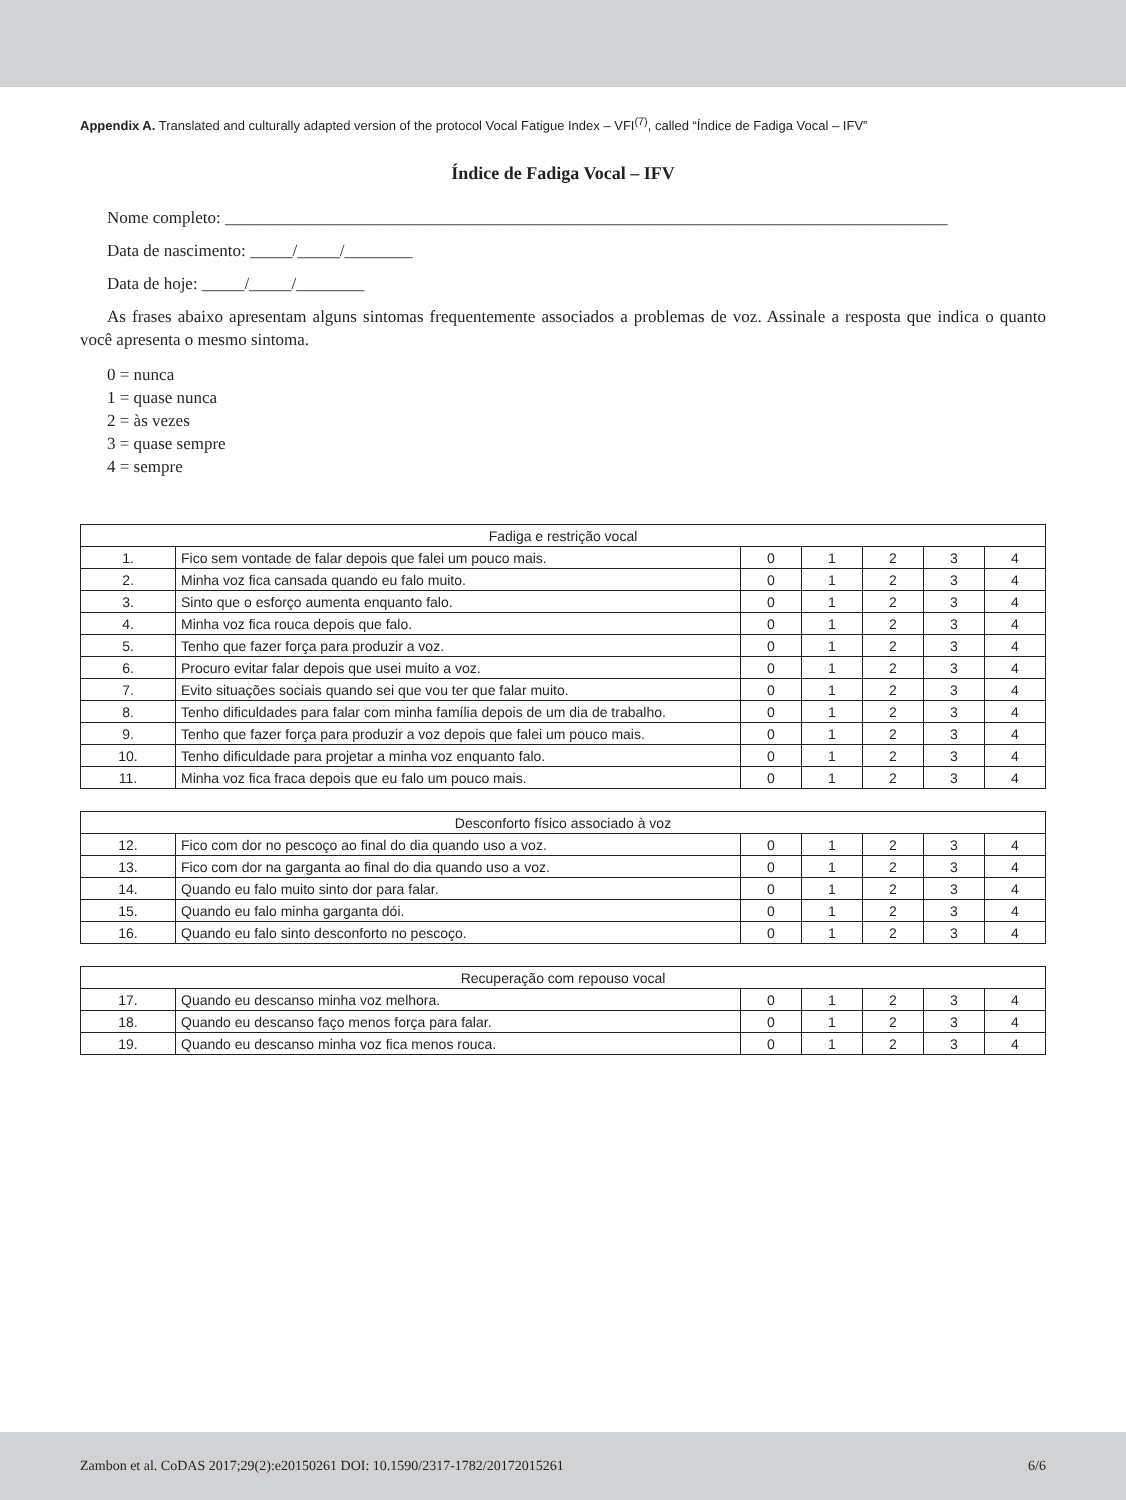Appendix A. Translated and culturally adapted version of the protocol Vocal Fatigue Index – VFI<sup>(7)</sup>, called “Índice de Fadiga Vocal – IFV”
Índice de Fadiga Vocal – IFV
Nome completo: _____________________________________________________________________________________
Data de nascimento: _____/_____/________
Data de hoje: _____/_____/________
As frases abaixo apresentam alguns sintomas frequentemente associados a problemas de voz. Assinale a resposta que indica o quanto você apresenta o mesmo sintoma.
0 = nunca
1 = quase nunca
2 = às vezes
3 = quase sempre
4 = sempre
| Fadiga e restrição vocal | | | | | | |
| --- | --- | --- | --- | --- | --- | --- |
| 1. | Fico sem vontade de falar depois que falei um pouco mais. | 0 | 1 | 2 | 3 | 4 |
| 2. | Minha voz fica cansada quando eu falo muito. | 0 | 1 | 2 | 3 | 4 |
| 3. | Sinto que o esforço aumenta enquanto falo. | 0 | 1 | 2 | 3 | 4 |
| 4. | Minha voz fica rouca depois que falo. | 0 | 1 | 2 | 3 | 4 |
| 5. | Tenho que fazer força para produzir a voz. | 0 | 1 | 2 | 3 | 4 |
| 6. | Procuro evitar falar depois que usei muito a voz. | 0 | 1 | 2 | 3 | 4 |
| 7. | Evito situações sociais quando sei que vou ter que falar muito. | 0 | 1 | 2 | 3 | 4 |
| 8. | Tenho dificuldades para falar com minha família depois de um dia de trabalho. | 0 | 1 | 2 | 3 | 4 |
| 9. | Tenho que fazer força para produzir a voz depois que falei um pouco mais. | 0 | 1 | 2 | 3 | 4 |
| 10. | Tenho dificuldade para projetar a minha voz enquanto falo. | 0 | 1 | 2 | 3 | 4 |
| 11. | Minha voz fica fraca depois que eu falo um pouco mais. | 0 | 1 | 2 | 3 | 4 |
| Desconforto físico associado à voz | | | | | | |
| --- | --- | --- | --- | --- | --- | --- |
| 12. | Fico com dor no pescoço ao final do dia quando uso a voz. | 0 | 1 | 2 | 3 | 4 |
| 13. | Fico com dor na garganta ao final do dia quando uso a voz. | 0 | 1 | 2 | 3 | 4 |
| 14. | Quando eu falo muito sinto dor para falar. | 0 | 1 | 2 | 3 | 4 |
| 15. | Quando eu falo minha garganta dói. | 0 | 1 | 2 | 3 | 4 |
| 16. | Quando eu falo sinto desconforto no pescoço. | 0 | 1 | 2 | 3 | 4 |
| Recuperação com repouso vocal | | | | | | |
| --- | --- | --- | --- | --- | --- | --- |
| 17. | Quando eu descanso minha voz melhora. | 0 | 1 | 2 | 3 | 4 |
| 18. | Quando eu descanso faço menos força para falar. | 0 | 1 | 2 | 3 | 4 |
| 19. | Quando eu descanso minha voz fica menos rouca. | 0 | 1 | 2 | 3 | 4 |
Zambon et al. CoDAS 2017;29(2):e20150261 DOI: 10.1590/2317-1782/20172015261 6/6